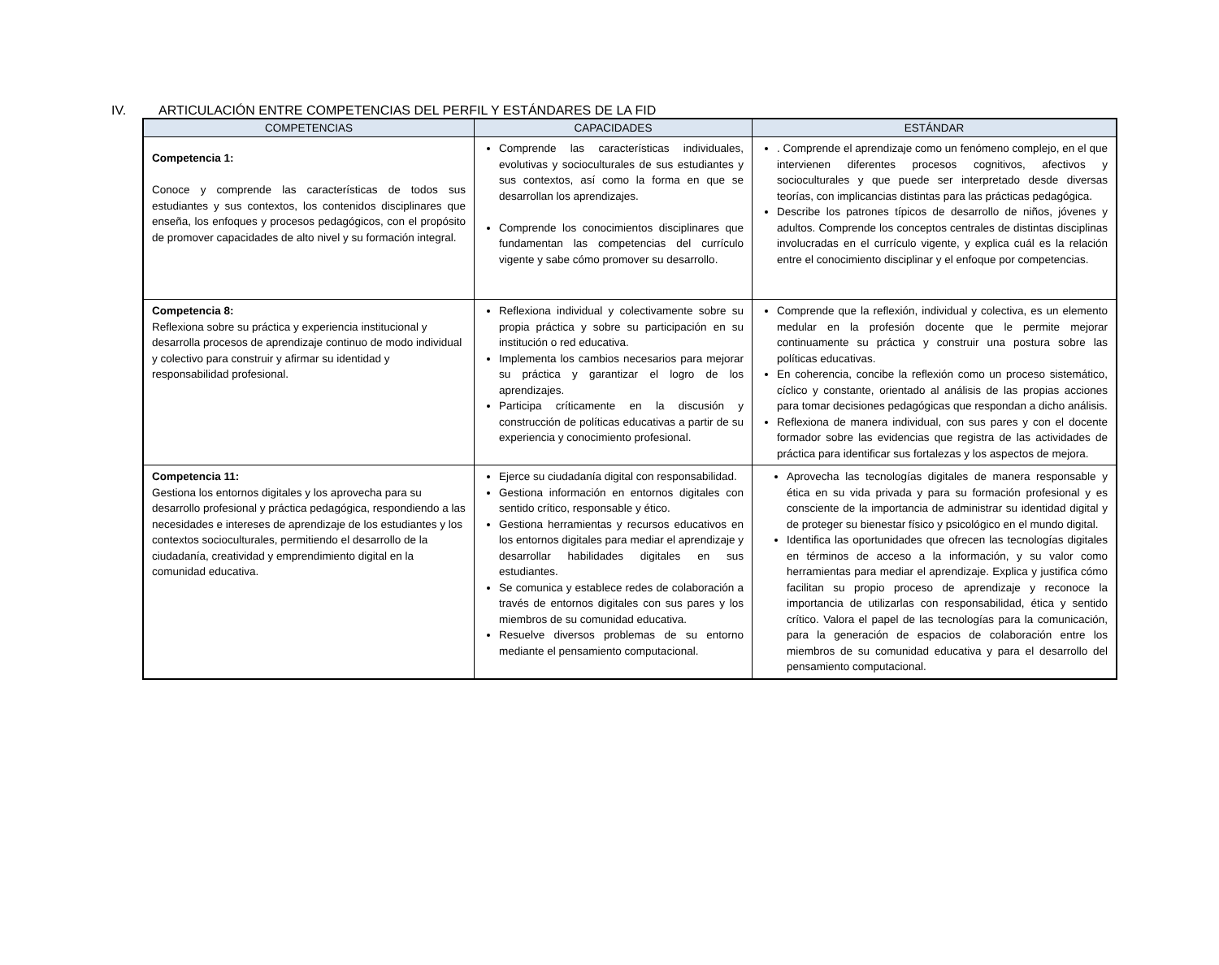IV. ARTICULACIÓN ENTRE COMPETENCIAS DEL PERFIL Y ESTÁNDARES DE LA FID
| COMPETENCIAS | CAPACIDADES | ESTÁNDAR |
| --- | --- | --- |
| Competencia 1: Conoce y comprende las características de todos sus estudiantes y sus contextos, los contenidos disciplinares que enseña, los enfoques y procesos pedagógicos, con el propósito de promover capacidades de alto nivel y su formación integral. | Comprende las características individuales, evolutivas y socioculturales de sus estudiantes y sus contextos, así como la forma en que se desarrollan los aprendizajes. Comprende los conocimientos disciplinares que fundamentan las competencias del currículo vigente y sabe cómo promover su desarrollo. | . Comprende el aprendizaje como un fenómeno complejo, en el que intervienen diferentes procesos cognitivos, afectivos y socioculturales y que puede ser interpretado desde diversas teorías, con implicancias distintas para las prácticas pedagógica. Describe los patrones típicos de desarrollo de niños, jóvenes y adultos. Comprende los conceptos centrales de distintas disciplinas involucradas en el currículo vigente, y explica cuál es la relación entre el conocimiento disciplinar y el enfoque por competencias. |
| Competencia 8: Reflexiona sobre su práctica y experiencia institucional y desarrolla procesos de aprendizaje continuo de modo individual y colectivo para construir y afirmar su identidad y responsabilidad profesional. | Reflexiona individual y colectivamente sobre su propia práctica y sobre su participación en su institución o red educativa. Implementa los cambios necesarios para mejorar su práctica y garantizar el logro de los aprendizajes. Participa críticamente en la discusión y construcción de políticas educativas a partir de su experiencia y conocimiento profesional. | Comprende que la reflexión, individual y colectiva, es un elemento medular en la profesión docente que le permite mejorar continuamente su práctica y construir una postura sobre las políticas educativas. En coherencia, concibe la reflexión como un proceso sistemático, cíclico y constante, orientado al análisis de las propias acciones para tomar decisiones pedagógicas que respondan a dicho análisis. Reflexiona de manera individual, con sus pares y con el docente formador sobre las evidencias que registra de las actividades de práctica para identificar sus fortalezas y los aspectos de mejora. |
| Competencia 11: Gestiona los entornos digitales y los aprovecha para su desarrollo profesional y práctica pedagógica, respondiendo a las necesidades e intereses de aprendizaje de los estudiantes y los contextos socioculturales, permitiendo el desarrollo de la ciudadanía, creatividad y emprendimiento digital en la comunidad educativa. | Ejerce su ciudadanía digital con responsabilidad. Gestiona información en entornos digitales con sentido crítico, responsable y ético. Gestiona herramientas y recursos educativos en los entornos digitales para mediar el aprendizaje y desarrollar habilidades digitales en sus estudiantes. Se comunica y establece redes de colaboración a través de entornos digitales con sus pares y los miembros de su comunidad educativa. Resuelve diversos problemas de su entorno mediante el pensamiento computacional. | Aprovecha las tecnologías digitales de manera responsable y ética en su vida privada y para su formación profesional y es consciente de la importancia de administrar su identidad digital y de proteger su bienestar físico y psicológico en el mundo digital. Identifica las oportunidades que ofrecen las tecnologías digitales en términos de acceso a la información, y su valor como herramientas para mediar el aprendizaje. Explica y justifica cómo facilitan su propio proceso de aprendizaje y reconoce la importancia de utilizarlas con responsabilidad, ética y sentido crítico. Valora el papel de las tecnologías para la comunicación, para la generación de espacios de colaboración entre los miembros de su comunidad educativa y para el desarrollo del pensamiento computacional. |